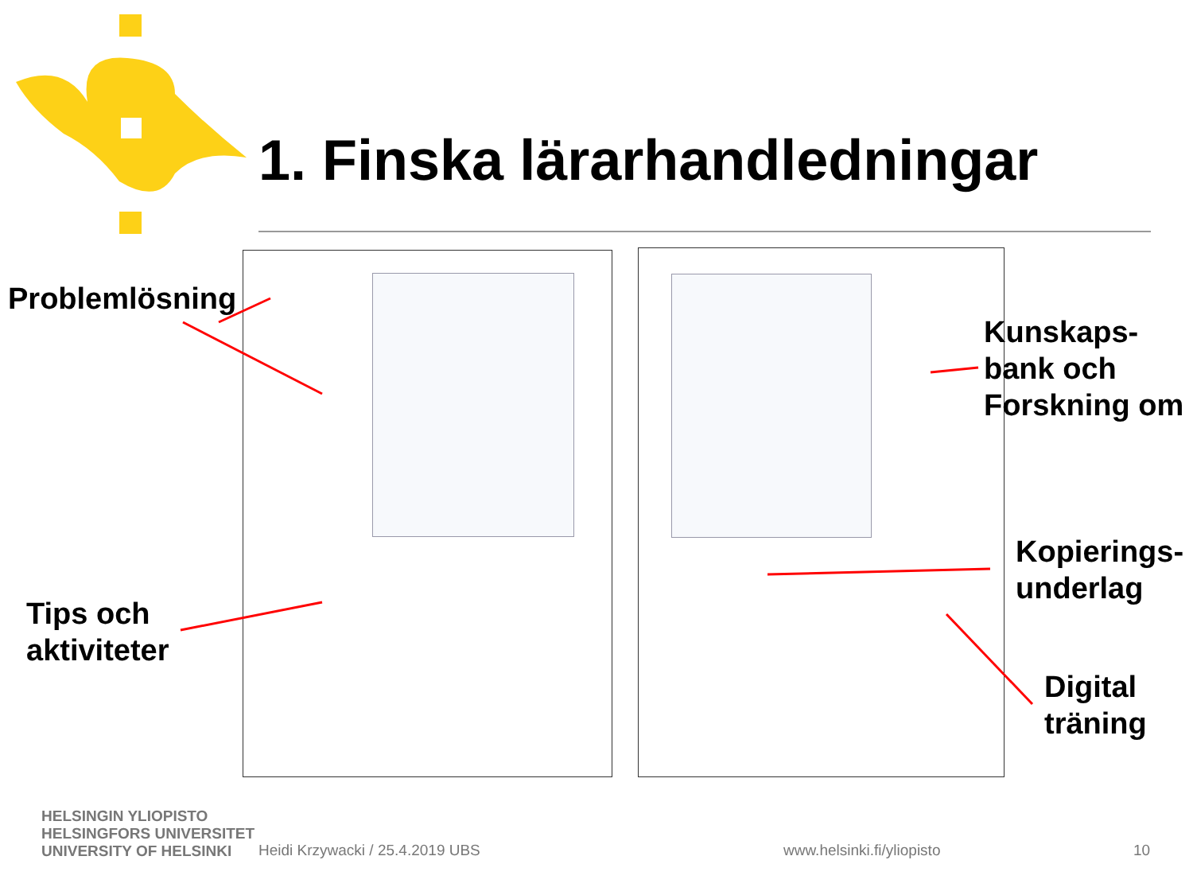1. Finska lärarhandledningar
Problemlösning
Tips och
aktiviteter
Kunskaps-
bank och
Forskning om
Kopierings-
underlag
Digital
träning
HELSINGIN YLIOPISTO
HELSINGFORS UNIVERSITET
UNIVERSITY OF HELSINKI
Heidi Krzywacki / 25.4.2019 UBS
www.helsinki.fi/yliopisto 10